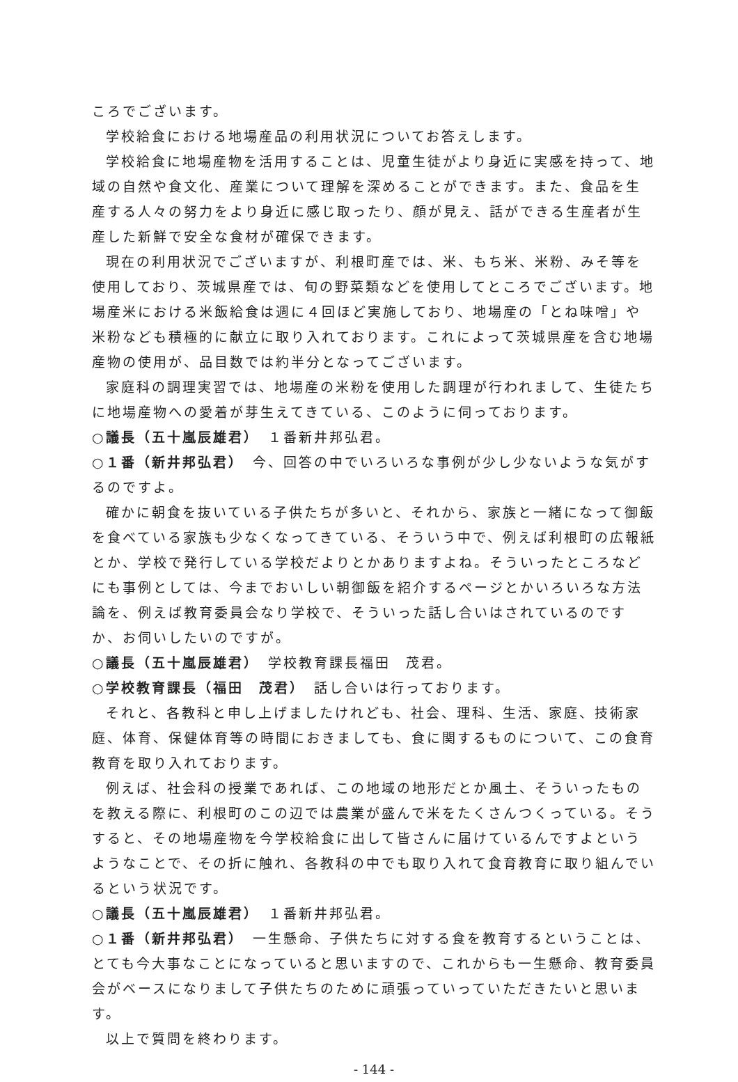ころでございます。
学校給食における地場産品の利用状況についてお答えします。
学校給食に地場産物を活用することは、児童生徒がより身近に実感を持って、地域の自然や食文化、産業について理解を深めることができます。また、食品を生産する人々の努力をより身近に感じ取ったり、顔が見え、話ができる生産者が生産した新鮮で安全な食材が確保できます。
現在の利用状況でございますが、利根町産では、米、もち米、米粉、みそ等を使用しており、茨城県産では、旬の野菜類などを使用してところでございます。地場産米における米飯給食は週に４回ほど実施しており、地場産の「とね味噌」や米粉なども積極的に献立に取り入れております。これによって茨城県産を含む地場産物の使用が、品目数では約半分となってございます。
家庭科の調理実習では、地場産の米粉を使用した調理が行われまして、生徒たちに地場産物への愛着が芽生えてきている、このように伺っております。
○議長（五十嵐辰雄君）　１番新井邦弘君。
○１番（新井邦弘君）　今、回答の中でいろいろな事例が少し少ないような気がするのですよ。
確かに朝食を抜いている子供たちが多いと、それから、家族と一緒になって御飯を食べている家族も少なくなってきている、そういう中で、例えば利根町の広報紙とか、学校で発行している学校だよりとかありますよね。そういったところなどにも事例としては、今までおいしい朝御飯を紹介するページとかいろいろな方法論を、例えば教育委員会なり学校で、そういった話し合いはされているのですか、お伺いしたいのですが。
○議長（五十嵐辰雄君）　学校教育課長福田　茂君。
○学校教育課長（福田　茂君）　話し合いは行っております。
それと、各教科と申し上げましたけれども、社会、理科、生活、家庭、技術家庭、体育、保健体育等の時間におきましても、食に関するものについて、この食育教育を取り入れております。
例えば、社会科の授業であれば、この地域の地形だとか風土、そういったものを教える際に、利根町のこの辺では農業が盛んで米をたくさんつくっている。そうすると、その地場産物を今学校給食に出して皆さんに届けているんですよというようなことで、その折に触れ、各教科の中でも取り入れて食育教育に取り組んでいるという状況です。
○議長（五十嵐辰雄君）　１番新井邦弘君。
○１番（新井邦弘君）　一生懸命、子供たちに対する食を教育するということは、とても今大事なことになっていると思いますので、これからも一生懸命、教育委員会がベースになりまして子供たちのために頑張っていっていただきたいと思います。
以上で質問を終わります。
- 144 -